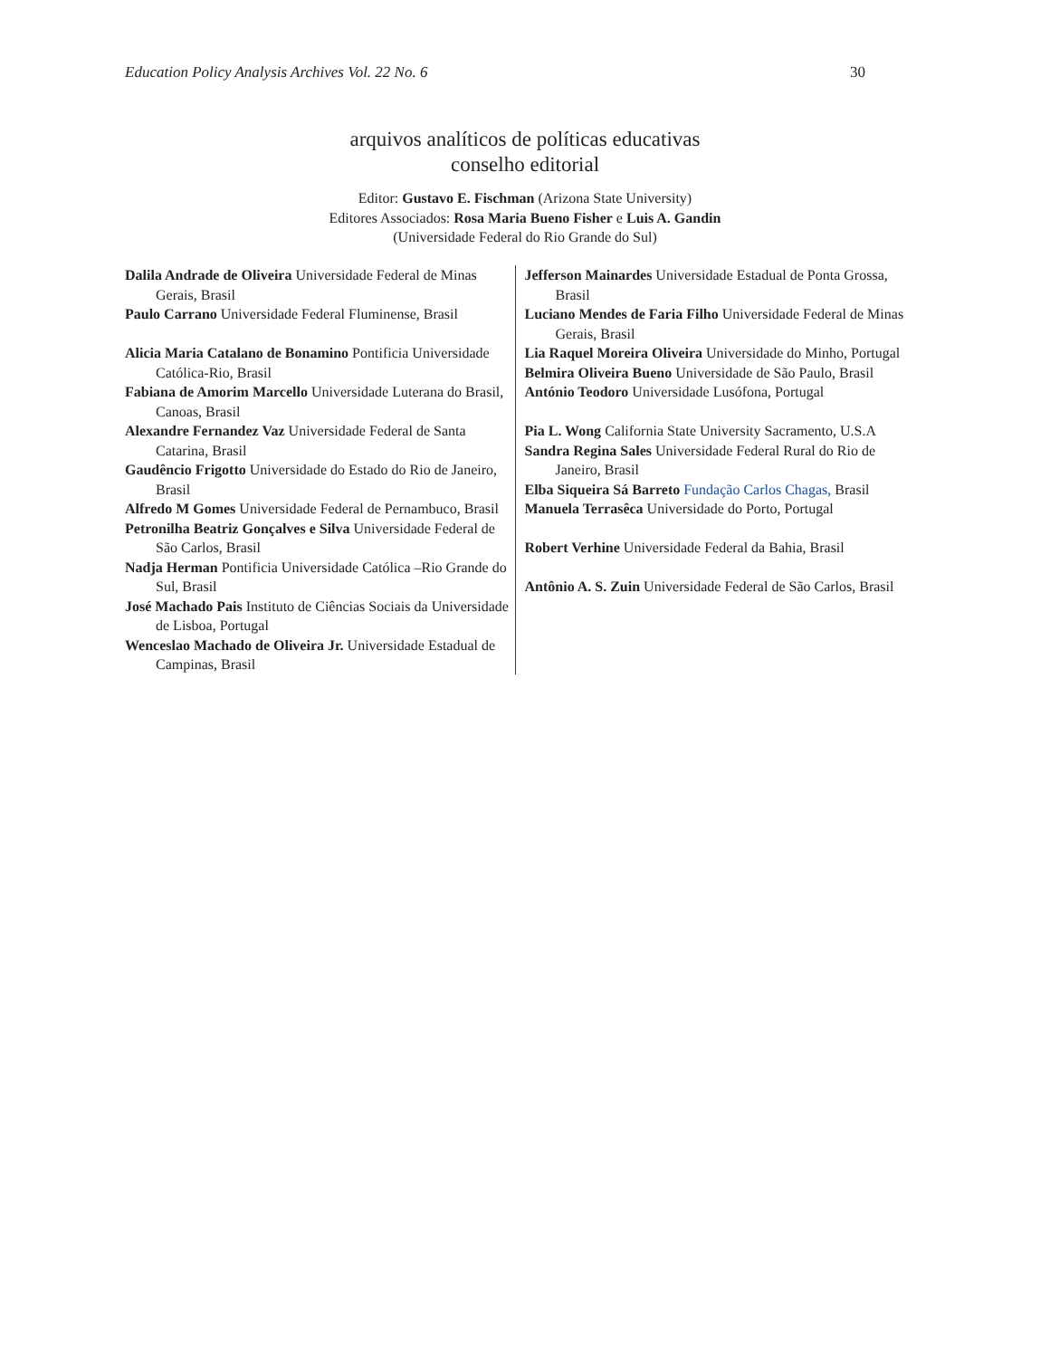Education Policy Analysis Archives Vol. 22 No. 6 30
arquivos analíticos de políticas educativas
conselho editorial
Editor: Gustavo E. Fischman (Arizona State University)
Editores Associados: Rosa Maria Bueno Fisher e Luis A. Gandin
(Universidade Federal do Rio Grande do Sul)
Dalila Andrade de Oliveira Universidade Federal de Minas Gerais, Brasil
Paulo Carrano Universidade Federal Fluminense, Brasil
Alicia Maria Catalano de Bonamino Pontificia Universidade Católica-Rio, Brasil
Fabiana de Amorim Marcello Universidade Luterana do Brasil, Canoas, Brasil
Alexandre Fernandez Vaz Universidade Federal de Santa Catarina, Brasil
Gaudêncio Frigotto Universidade do Estado do Rio de Janeiro, Brasil
Alfredo M Gomes Universidade Federal de Pernambuco, Brasil
Petronilha Beatriz Gonçalves e Silva Universidade Federal de São Carlos, Brasil
Nadja Herman Pontificia Universidade Católica –Rio Grande do Sul, Brasil
José Machado Pais Instituto de Ciências Sociais da Universidade de Lisboa, Portugal
Wenceslao Machado de Oliveira Jr. Universidade Estadual de Campinas, Brasil
Jefferson Mainardes Universidade Estadual de Ponta Grossa, Brasil
Luciano Mendes de Faria Filho Universidade Federal de Minas Gerais, Brasil
Lia Raquel Moreira Oliveira Universidade do Minho, Portugal
Belmira Oliveira Bueno Universidade de São Paulo, Brasil
António Teodoro Universidade Lusófona, Portugal
Pia L. Wong California State University Sacramento, U.S.A
Sandra Regina Sales Universidade Federal Rural do Rio de Janeiro, Brasil
Elba Siqueira Sá Barreto Fundação Carlos Chagas, Brasil
Manuela Terrasêca Universidade do Porto, Portugal
Robert Verhine Universidade Federal da Bahia, Brasil
Antônio A. S. Zuin Universidade Federal de São Carlos, Brasil